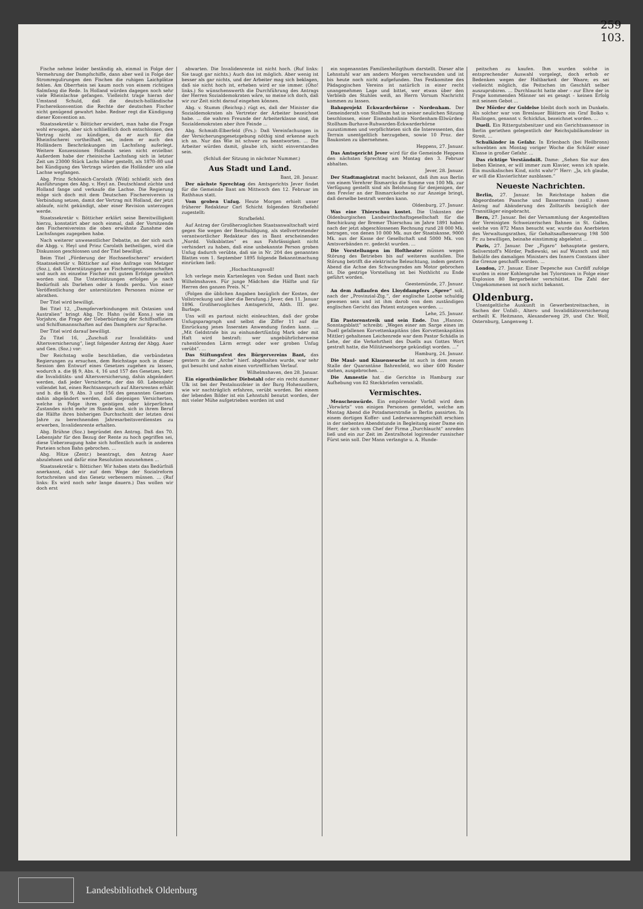259
103.
Fische nehme leider beständig ab, einmal in Folge der Vermehrung der Dampfschiffe, dann aber weil in Folge der Stromregulirungen den Fischen die ruhigen Laichplätze fehlen. Am Oberrhein sei kaum noch von einem richtigen Salmfang die Rede. In Holland würden dagegen noch sehr viele Rheinlachse gefangen. Vielleicht trage hieran der Umstand Schuld, daß die deutsch-holländische Fischereikonvention die Rechte der deutschen Fischer nicht genügend gewahrt habe. Redner regt die Kündigung dieser Konvention an.
Staatssekretär v. Bötticher erwidert, man habe die Frage wohl erwogen, aber sich schließlich doch entschlossen, den Vertrag nicht zu kündigen, da er auch für die Rheinfischerei vortheilhaft sei, indem er auch den Holländern Beschränkungen im Lachsfang auferlegt. Weitere Konzessionen Hollands seien nicht erzielbar. Außerdem habe der rheinische Lachsfang sich in letzter Zeit um 23000 Stück Lachs höher gestellt, als 1870–80 und bei Kündigung des Vertrags würden die Holländer uns alle Lachse wegfangen.
Abg. Prinz Schönaich-Carolath (Wild) schließt sich den Ausführungen des Abg. v. Heyl an. Deutschland züchte und Holland fange und verkaufe die Lachse. Die Regierung möge sich doch mit dem Deutschen Fischereiverein in Verbindung setzen, damit der Vertrag mit Holland, der jetzt ablaufe, nicht gekündigt, aber einer Revision unterzogen werde.
Staatssekretär v. Bötticher erklärt seine Bereitwilligkeit hierzu, konstatirt aber noch einmal, daß der Vorsitzende des Fischereivereins die oben erwähnte Zunahme des Lachsfanges zugegeben habe.
Nach weiterer unwesentlicher Debatte, an der sich auch die Abgg. v. Heyl und Prinz Carolath betheiligen, wird die Diskussion geschlossen und der Titel bewilligt.
Beim Titel „Förderung der Hochseefischerei“ erwidert Staatssekretär v. Bötticher auf eine Anfrage von Metzger (Soz.), daß Unterstützungen an Fischereigenossenschaften und auch an einzelne Fischer mit gutem Erfolge gewährt worden sind. Die Unterstützungen erfolgen je nach Bedürfniß als Darlehen oder à fonds perdu. Von einer Veröffentlichung der unterstützten Personen müsse er abrathen.
Der Titel wird bewilligt.
Bei Titel 12, „Dampferverbindungen mit Ostasien und Australien“ bringt Abg. Dr. Hahn (wild Kons.) wie im Vorjahre, die Frage der Ueberbürdung der Schiffsoffiziere und Schiffsmannschaften auf den Dampfern zur Sprache.
Der Titel wird darauf bewilligt.
Zu Titel 16, „Zuschuß zur Invaliditäts- und Altersversicherung“, liegt folgender Antrag der Abgg. Auer und Gen. (Soz.) vor:
Der Reichstag wolle beschließen, die verbündeten Regierungen zu ersuchen, dem Reichstage noch in dieser Session den Entwurf eines Gesetzes zugehen zu lassen, wodurch a. die §§ 9, Abs. 4, 16 und 157 des Gesetzes, betr. die Invaliditäts- und Altersversicherung, dahin abgeändert werden, daß jeder Versicherte, der das 60. Lebensjahr vollendet hat, einen Rechtsanspruch auf Altersrenten erhält und b. die §§ 9, Abs. 3 und 156 des genannten Gesetzes dahin abgeändert werden, daß diejenigen Versicherten, welche in Folge ihres geistigen oder körperlichen Zustandes nicht mehr im Stande sind, sich in ihrem Beruf die Hälfte ihres bisherigen Durchschnitt der letzten drei Jahre zu berechnenden Jahresarbeitsverdienstes zu erwerben, Invalidenrente erhalten.
Abg. Brühne (Soz.) begründet den Antrag. Daß das 70. Lebensjahr für den Bezug der Rente zu hoch gegriffen sei, diese Ueberzeugung habe sich hoffentlich auch in anderen Parteien schon Bahn gebrochen. ...
Abg. Hitze (Zentr.) beantragt, den Antrag Auer abzulehnen und dafür eine Resolution anzunehmen ...
Staatssekretär v. Bötticher: Wir haben stets das Bedürfniß anerkannt, daß wir auf dem Wege der Sozialreform fortschreiten und das Gesetz verbessern müssen. ... (Ruf links: Es wird noch sehr lange dauern.) Das wollen wir doch erst
abwarten. Die Invalidenrente ist nicht hoch. (Ruf links: Sie taugt gar nichts.) Auch das ist möglich. Aber wenig ist besser als gar nichts, und der Arbeiter mag sich beklagen, daß sie nicht hoch ist, erheben wird er sie immer. (Oho! links.) So wünschenswerth die Durchführung des Antrags der Herren Sozialdemokraten wäre, so meine ich doch, daß wir zur Zeit nicht darauf eingehen können.
Abg. v. Stumm (Reichsp.) rügt es, daß der Minister die Sozialdemokraten als Vertreter der Arbeiter bezeichnet habe. ... die wahren Freunde der Arbeiterklasse sind, die Sozialdemokraten aber ihre Feinde ...
Abg. Schmidt-Elberfeld (Frs.): Daß Vereinfachungen in der Versicherungsgesetzgebung nöthig sind erkenne auch ich an. Nur das Wie ist schwer zu beantworten. ... Die Arbeiter würden damit, glaube ich, nicht einverstanden sein.
(Schluß der Sitzung in nächster Nummer.)
Aus Stadt und Land.
Bant, 28. Januar.
Der nächste Sprechtag des Amtsgerichts Jever findet für die Gemeinde Bant am Mittwoch den 12. Februar im Rathhaus statt.
Vom groben Unfug. Heute Morgen erhielt unser früherer Redakteur Carl Schicht folgenden Strafbefehl zugestellt:
Strafbefehl.
Auf Antrag der Großherzoglichen Staatsanwaltschaft wird gegen Sie wegen der Beschuldigung, als stellvertretender verantwortlicher Redakteur des in Bant erscheinenden „Nordd. Volksblattes“ es aus Fahrlässigkeit nicht verhindert zu haben, daß eine unbekannte Person groben Unfug dadurch verübte, daß sie in Nr. 204 des genannten Blattes vom 1. September 1895 folgende Bekanntmachung einrücken ließ:
„Hochachtungsvoll!
Ich verlege mein Kartenlegen von Sedan und Bant nach Wilhelmshaven. Für junge Mädchen die Hälfte und für Herren den ganzen Preis. N.“
(Folgen die üblichen Angaben bezüglich der Kosten, der Vollstreckung und über die Berufung.) Jever, den 11. Januar 1896. Großherzogliches Amtsgericht, Abth. III. gez. Burlage.
Uns will es partout nicht einleuchten, daß der grobe Unfugsparagraph und selbst die Ziffer 11 auf die Einrückung jenes Inserates Anwendung finden kann. ... „Mit Geldstrafe bis zu einhundertfünfzig Mark oder mit Haft wird bestraft: wer ungebührlicherweise ruhestörenden Lärm erregt oder wer groben Unfug verübt“. ...
Das Stiftungsfest des Bürgervereins Bant, das gestern in der „Arche“ hierf. abgehalten wurde, war sehr gut besucht und nahm einen vortrefflichen Verlauf.
Wilhelmshaven, den 28. Januar.
Ein eigenthümlicher Diebstahl oder ein recht dummer Ulk ist bei der Pestalozzifeier in der Burg Hohenzollern, wie wir nachträglich erfahren, verübt worden. Bei einem der lebenden Bilder ist ein Lehnstuhl benutzt worden, der mit vieler Mühe aufgetrieben worden ist und
ein sogenanntes Familienheiligthum darstellt. Dieser alte Lehnstuhl war am andern Morgen verschwunden und ist bis heute noch nicht aufgefunden. Das Festkomitee des Pädagogischen Vereins ist natürlich in einer recht unangenehmen Lage und bittet, wer etwas über den Verbleib des Stuhles weiß, an Herrn Vorsum Nachricht kommen zu lassen.
Bahnprojekt Eckwarderhörne - Nordenham. Der Gemeinderath von Stollham hat in seiner neulichen Sitzung beschlossen, einer Eisenbahnlinie Nordenham-Ellwürden-Stollham-Burhave-Ruhwarden-Eckwarderhörne zuzustimmen und verpflichteten sich die Interessenten, das Terrain unentgeltlich herzugeben, sowie 10 Proz. der Baukosten zu übernehmen.
Heppens, 27. Januar.
Das Amtsgericht Jever wird für die Gemeinde Heppens den nächsten Sprechtag am Montag den 3. Februar abhalten.
Jever, 28. Januar.
Der Stadtmagistrat macht bekannt, daß ihm aus Berlin von einem Verehrer Bismarcks die Summe von 100 Mk. zur Verfügung gestellt sind als Belohnung für denjenigen, der den Frevler an der Bismarckeiche so zur Anzeige bringt, daß derselbe bestraft werden kann.
Oldenburg, 27. Januar.
Was eine Thierschau kostet. Die Unkosten der Oldenburgischen Landwirthschaftsgesellschaft für die Beschickung der Bremer Thierschau im Jahre 1891 haben nach der jetzt abgeschlossenen Rechnung rund 28 000 Mk. betragen, von denen 10 000 Mk. aus der Staatskasse, 9000 Mk. aus der Kasse der Gesellschaft und 5000 Mk. von Amtsverbänden rc. gedeckt wurden. ...
Die Vorstellungen im Hoftheater müssen wegen Störung des Betriebes bis auf weiteres ausfallen. Die Störung betrifft die elektrische Beleuchtung, indem gestern Abend die Achse des Schwungrades am Motor gebrochen ist. Die gestrige Vorstellung ist bei Nothlicht zu Ende geführt worden.
Geestemünde, 27. Januar.
An dem Auflaufen des Lloyddampfers „Spree“ soll, nach der „Provinzial-Ztg.“, der englische Lootse schuldig gewesen sein und ist ihm darob von dem zuständigen englischen Gericht das Patent entzogen worden. ...
Lehe, 25. Januar.
Ein Pastorenstreik und sein Ende. Das „Hannov. Sonntagsblatt“ schreibt: „Wegen einer am Sarge eines im Duell gefallenen Korvettenkapitäns (des Korvettenkapitäns Mittler) gehaltenen Leichenrede war dem Pastor Schädla in Lehe, der die Verkehrtheit des Duells aus Gottes Wort gestraft hatte, die Militärseelsorge gekündigt worden. ...“
Hamburg, 24. Januar.
Die Maul- und Klauenseuche ist auch in dem neuen Stalle der Quarantäne Bahrenfeld, wo über 600 Rinder stehen, ausgebrochen. ...
Die Amnestie hat die Gerichte in Hamburg zur Aufhebung von 82 Steckbriefen veranlaßt.
Vermischtes.
Menschenwürde. Ein empörender Vorfall wird dem „Vorwärts“ von einigen Personen gemeldet, welche am Montag Abend die Potsdamerstraße in Berlin passirten. In einem dortigen Koffer- und Lederwaarengeschäft erschien in der siebenten Abendstunde in Begleitung einer Dame ein Herr, der sich vom Chef der Firma „Durchlaucht“ anreden ließ und ein zur Zeit im Zentralhotel logirender russischer Fürst sein soll. Der Mann verlangte u. A. Hunde-
peitschen zu kaufen. Ihm wurden solche in entsprechender Auswahl vorgelegt, doch erhob er Bedenken wegen der Haltbarkeit der Waare; es sei vielleicht möglich, die Peitschen im Geschäft selber auszuprobiren. ... Durchlaucht hatte aber – zur Ehre der in Frage kommenden Männer sei es gesagt – keinen Erfolg mit seinem Gebot ...
Der Mörder der Goldelse bleibt doch noch im Dunkeln. Als solcher war von Breslauer Blättern ein Graf Bolko v. Haslingen, genannt v. Schickfus, bezeichnet worden. ...
Duell. Ein Rittergutsbesitzer und ein Gerichtsassessor in Berlin geriethen gelegentlich der Reichsjubiläumsfeier in Streit. ...
Schulkinder in Gefahr. In Erlenbach (bei Heilbronn) schwebten am Montag voriger Woche die Schüler einer Klasse in großer Gefahr. ...
Das richtige Verständniß. Dame: „Sehen Sie nur den lieben Kleinen, er will immer zum Klavier, wenn ich spiele. Ein musikalisches Kind, nicht wahr?“ Herr: „Ja, ich glaube, er will die Klavierlichter ausblasen.“
Neueste Nachrichten.
Berlin, 27. Januar. Im Reichstage haben die Abgeordneten Paasche und Bassermann (natl.) einen Antrag auf Abänderung des Zolltarifs bezüglich der Transitläger eingebracht.
Bern, 27. Januar. Bei der Versammlung der Angestellten der Vereinigten Schweizerischen Bahnen in St. Gallen, welche von 872 Mann besucht war, wurde das Anerbieten des Verwaltungsrathes, für Gehaltsaufbesserung 198 500 Fr. zu bewilligen, beinahe einstimmig abgelehnt ...
Paris, 27. Januar. Der „Figaro“ behauptete gestern, Seliverstoff's Mörder, Padlewski, sei auf Wunsch und mit Behülfe des damaligen Ministers des Innern Constans über die Grenze geschafft worden. ...
London, 27. Januar. Einer Depesche aus Cardiff zufolge wurden in einer Kohlengrube bei Tylorstown in Folge einer Explosion 80 Bergarbeiter verschüttet. Die Zahl der Umgekommenen ist noch nicht bekannt.
Oldenburg.
Unentgeltliche Auskunft in Gewerbestreitsachen, in Sachen der Unfall-, Alters- und Invaliditätsversicherung ertheilt K. Heitmann, Alexanderweg 29, und Chr. Wolf, Osternburg, Langenweg 1.
Landesbibliothek Oldenburg